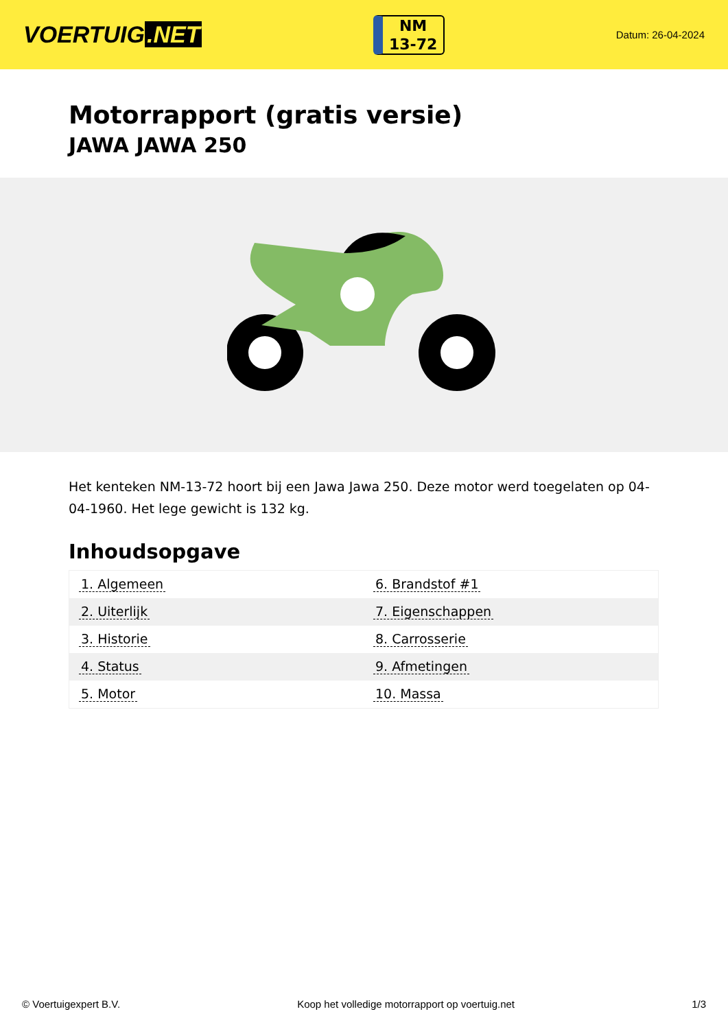VOERTUIG.NET
NM
13-72
Datum: 26-04-2024
Motorrapport (gratis versie)
JAWA JAWA 250
Het kenteken NM-13-72 hoort bij een Jawa Jawa 250. Deze motor werd toegelaten op 04-04-1960. Het lege gewicht is 132 kg.
Inhoudsopgave
| 1. Algemeen | 6. Brandstof #1 |
| 2. Uiterlijk | 7. Eigenschappen |
| 3. Historie | 8. Carrosserie |
| 4. Status | 9. Afmetingen |
| 5. Motor | 10. Massa |
© Voertuigexpert B.V. Koop het volledige motorrapport op voertuig.net 1/3